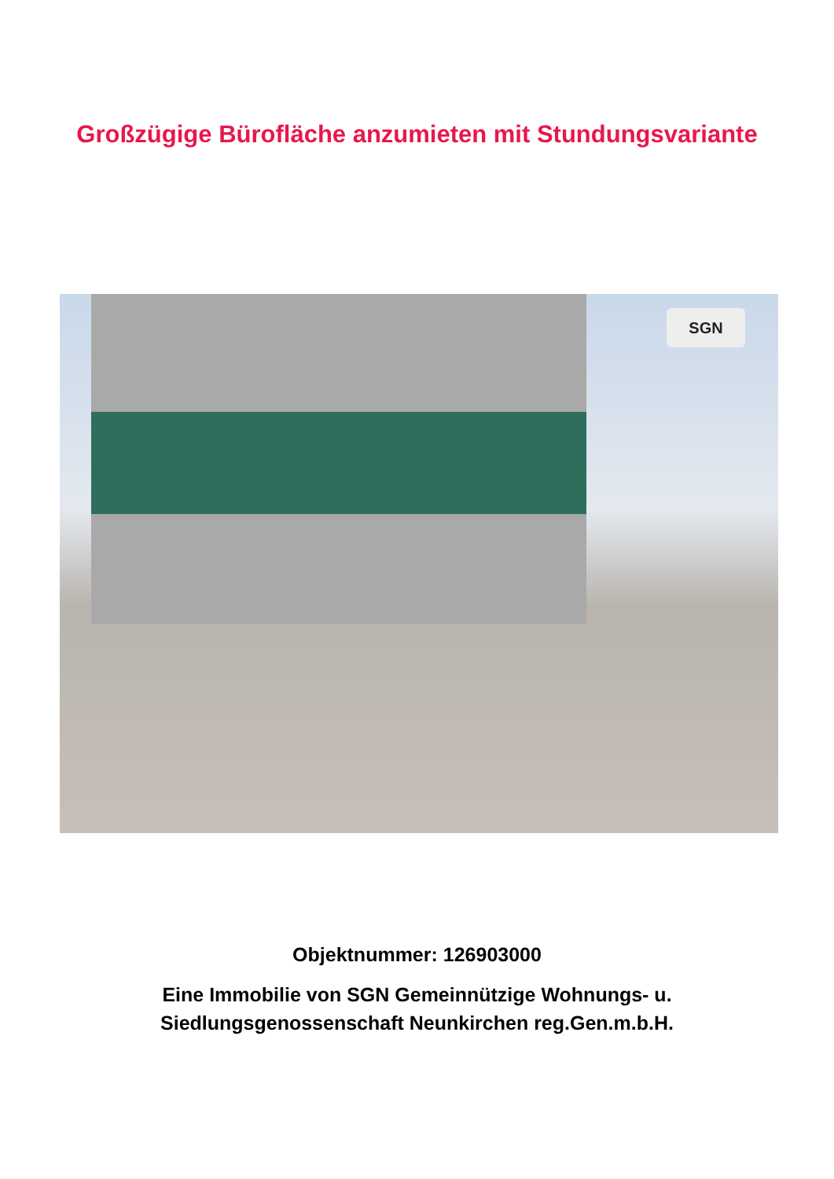Großzügige Bürofläche anzumieten mit Stundungsvariante
SGN
Objektnummer: 126903000
Eine Immobilie von SGN Gemeinnützige Wohnungs- u.
Siedlungsgenossenschaft Neunkirchen reg.Gen.m.b.H.